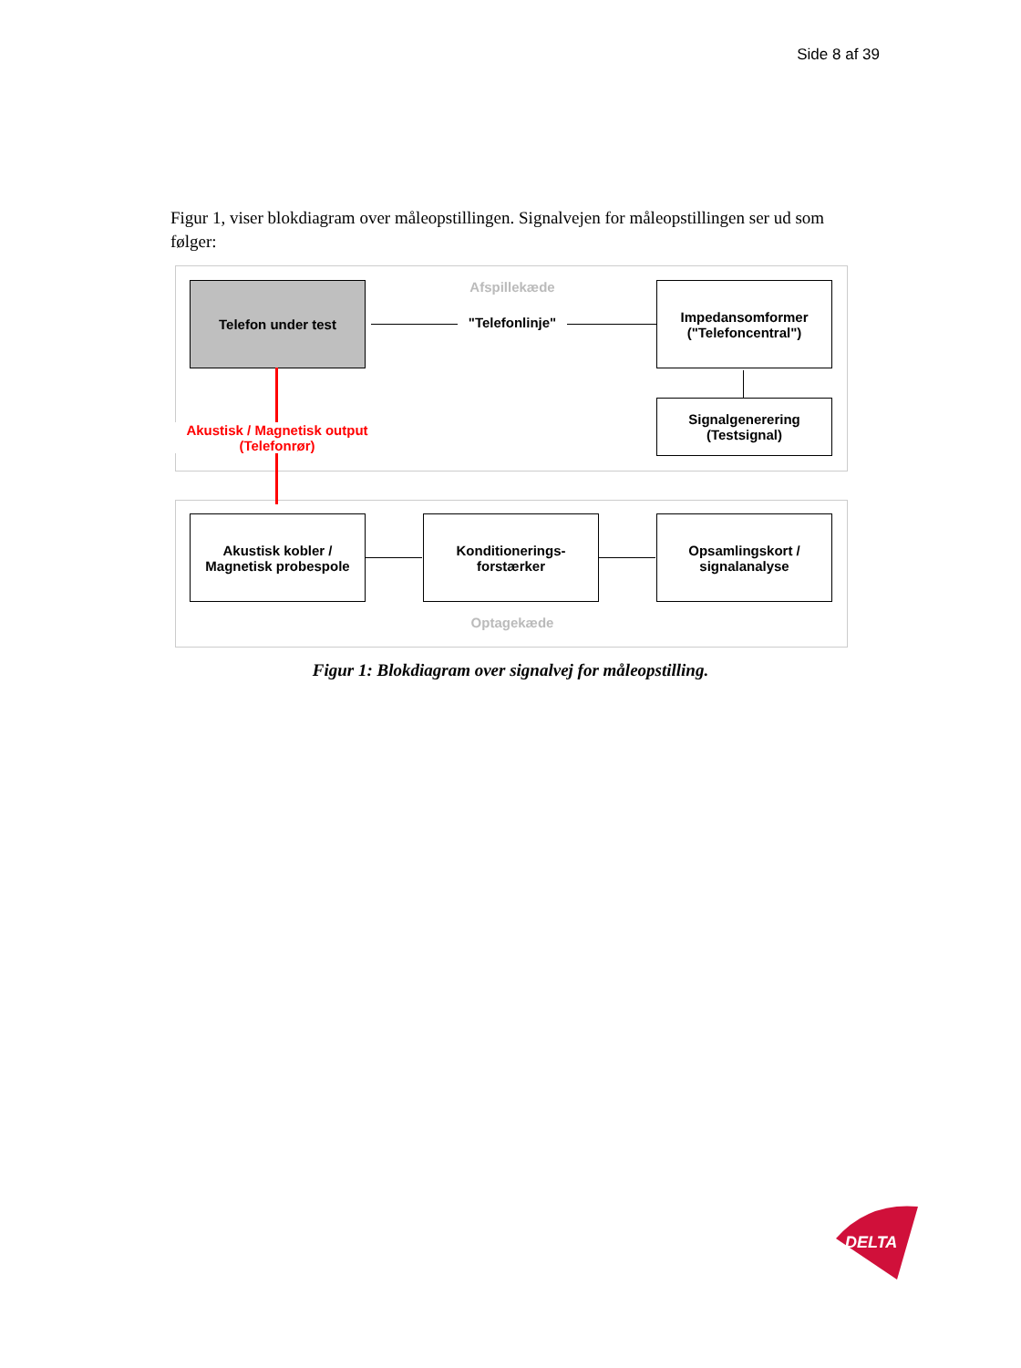Side 8 af 39
Figur 1, viser blokdiagram over måleopstillingen. Signalvejen for måleopstillingen ser ud som følger:
Telefon under test Afspillekæde
"Telefonlinje"
Impedansomformer
("Telefoncentral")
Signalgenerering
(Testsignal)
Akustisk / Magnetisk output
(Telefonrør)
Akustisk kobler /
Magnetisk probespole
Konditionerings-
forstærker
Opsamlingskort /
signalanalyse
Optagekæde
Figur 1: Blokdiagram over signalvej for måleopstilling.
DELTA